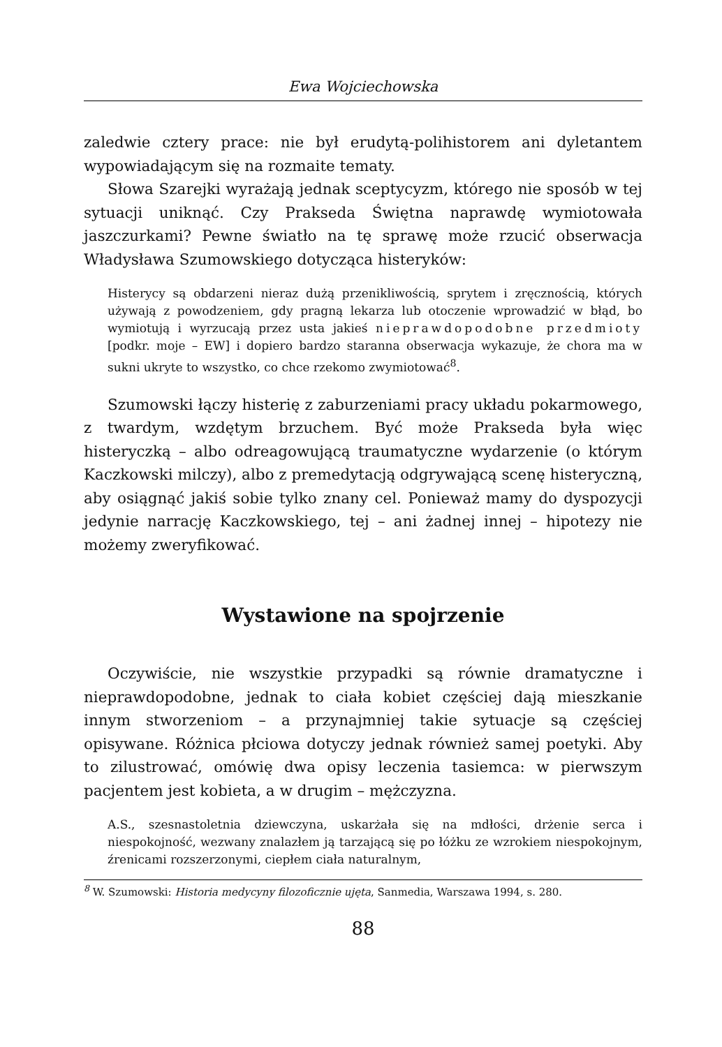Ewa Wojciechowska
zaledwie cztery prace: nie był erudytą-polihistorem ani dyletantem wypowiadającym się na rozmaite tematy.
Słowa Szarejki wyrażają jednak sceptycyzm, którego nie sposób w tej sytuacji uniknąć. Czy Prakseda Świętna naprawdę wymiotowała jaszczurkami? Pewne światło na tę sprawę może rzucić obserwacja Władysława Szumowskiego dotycząca histeryków:
Histerycy są obdarzeni nieraz dużą przenikliwością, sprytem i zręcznością, których używają z powodzeniem, gdy pragną lekarza lub otoczenie wprowadzić w błąd, bo wymiotują i wyrzucają przez usta jakieś nieprawdopodobne przedmioty [podkr. moje – EW] i dopiero bardzo staranna obserwacja wykazuje, że chora ma w sukni ukryte to wszystko, co chce rzekomo zwymiotować<sup>8</sup>.
Szumowski łączy histerię z zaburzeniami pracy układu pokarmowego, z twardym, wzdętym brzuchem. Być może Prakseda była więc histeryczką – albo odreagowującą traumatyczne wydarzenie (o którym Kaczkowski milczy), albo z premedytacją odgrywającą scenę histeryczną, aby osiągnąć jakiś sobie tylko znany cel. Ponieważ mamy do dyspozycji jedynie narrację Kaczkowskiego, tej – ani żadnej innej – hipotezy nie możemy zweryfikować.
Wystawione na spojrzenie
Oczywiście, nie wszystkie przypadki są równie dramatyczne i nieprawdopodobne, jednak to ciała kobiet częściej dają mieszkanie innym stworzeniom – a przynajmniej takie sytuacje są częściej opisywane. Różnica płciowa dotyczy jednak również samej poetyki. Aby to zilustrować, omówię dwa opisy leczenia tasiemca: w pierwszym pacjentem jest kobieta, a w drugim – mężczyzna.
A.S., szesnastoletnia dziewczyna, uskarżała się na mdłości, drżenie serca i niespokojność, wezwany znalazłem ją tarzającą się po łóżku ze wzrokiem niespokojnym, źrenicami rozszerzonymi, ciepłem ciała naturalnym,
<sup>8</sup> W. Szumowski: Historia medycyny filozoficznie ujęta, Sanmedia, Warszawa 1994, s. 280.
88